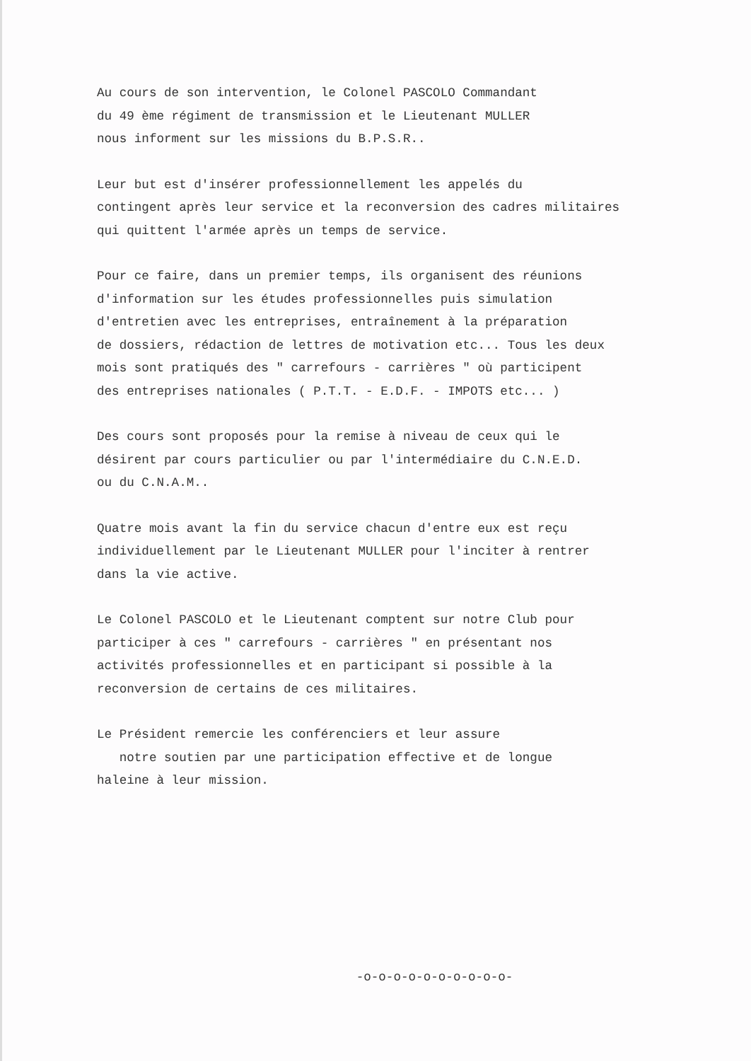Au cours de son intervention, le Colonel PASCOLO Commandant du 49 ème régiment de transmission et le Lieutenant MULLER nous informent sur les missions du B.P.S.R..
Leur but est d'insérer professionnellement les appelés du contingent après leur service et la reconversion des cadres militaires qui quittent l'armée après un temps de service.
Pour ce faire, dans un premier temps, ils organisent des réunions d'information sur les études professionnelles puis simulation d'entretien avec les entreprises, entraînement à la préparation de dossiers, rédaction de lettres de motivation etc... Tous les deux mois sont pratiqués des " carrefours - carrières " où participent des entreprises nationales ( P.T.T. - E.D.F. - IMPOTS etc... )
Des cours sont proposés pour la remise à niveau de ceux qui le désirent par cours particulier ou par l'intermédiaire du C.N.E.D. ou du C.N.A.M..
Quatre mois avant la fin du service chacun d'entre eux est reçu individuellement par le Lieutenant MULLER pour l'inciter à rentrer dans la vie active.
Le Colonel PASCOLO et le Lieutenant comptent sur notre Club pour participer à ces " carrefours - carrières " en présentant nos activités professionnelles et en participant si possible à la reconversion de certains de ces militaires.
Le Président remercie les conférenciers et leur assure notre soutien par une participation effective et de longue haleine à leur mission.
-o-o-o-o-o-o-o-o-o-o-